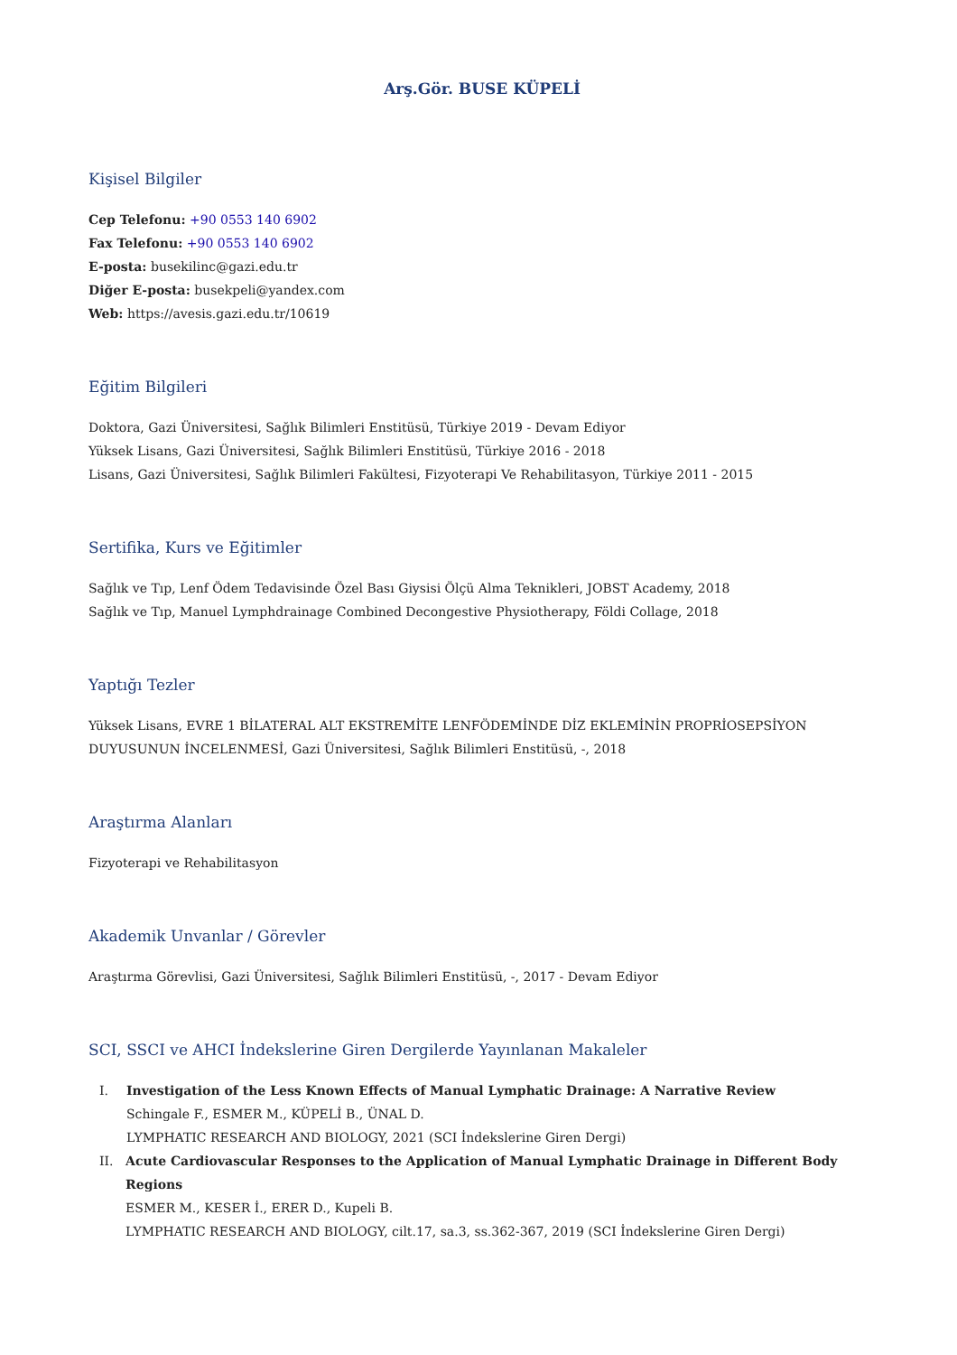Arş.Gör. BUSE KÜPELİ
Kişisel Bilgiler
Cep Telefonu: +90 0553 140 6902
Fax Telefonu: +90 0553 140 6902
E-posta: busekilinc@gazi.edu.tr
Diğer E-posta: busekpeli@yandex.com
Web: https://avesis.gazi.edu.tr/10619
Eğitim Bilgileri
Doktora, Gazi Üniversitesi, Sağlık Bilimleri Enstitüsü, Türkiye 2019 - Devam Ediyor
Yüksek Lisans, Gazi Üniversitesi, Sağlık Bilimleri Enstitüsü, Türkiye 2016 - 2018
Lisans, Gazi Üniversitesi, Sağlık Bilimleri Fakültesi, Fizyoterapi Ve Rehabilitasyon, Türkiye 2011 - 2015
Sertifika, Kurs ve Eğitimler
Sağlık ve Tıp, Lenf Ödem Tedavisinde Özel Bası Giysisi Ölçü Alma Teknikleri, JOBST Academy, 2018
Sağlık ve Tıp, Manuel Lymphdrainage Combined Decongestive Physiotherapy, Földi Collage, 2018
Yaptığı Tezler
Yüksek Lisans, EVRE 1 BİLATERAL ALT EKSTREMİTE LENFÖDEMİNDE DİZ EKLEMİNİN PROPRİOSEPSİYON DUYUSUNUN İNCELENMESİ, Gazi Üniversitesi, Sağlık Bilimleri Enstitüsü, -, 2018
Araştırma Alanları
Fizyoterapi ve Rehabilitasyon
Akademik Unvanlar / Görevler
Araştırma Görevlisi, Gazi Üniversitesi, Sağlık Bilimleri Enstitüsü, -, 2017 - Devam Ediyor
SCI, SSCI ve AHCI İndekslerine Giren Dergilerde Yayınlanan Makaleler
I. Investigation of the Less Known Effects of Manual Lymphatic Drainage: A Narrative Review
Schingale F., ESMER M., KÜPELİ B., ÜNAL D.
LYMPHATIC RESEARCH AND BIOLOGY, 2021 (SCI İndekslerine Giren Dergi)
II. Acute Cardiovascular Responses to the Application of Manual Lymphatic Drainage in Different Body Regions
ESMER M., KESER İ., ERER D., Kupeli B.
LYMPHATIC RESEARCH AND BIOLOGY, cilt.17, sa.3, ss.362-367, 2019 (SCI İndekslerine Giren Dergi)